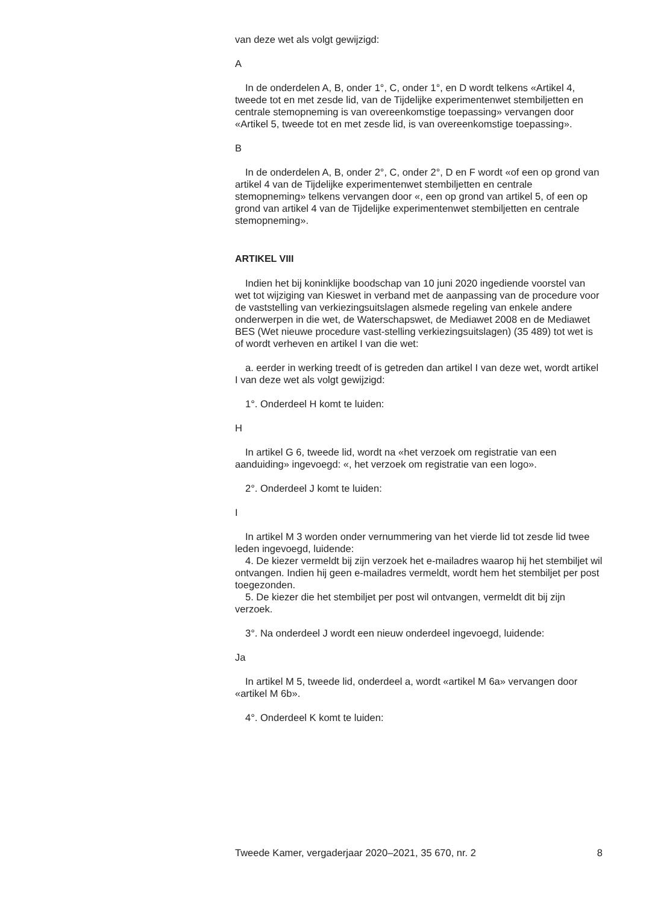van deze wet als volgt gewijzigd:
A
In de onderdelen A, B, onder 1°, C, onder 1°, en D wordt telkens «Artikel 4, tweede tot en met zesde lid, van de Tijdelijke experimentenwet stembiljetten en centrale stemopneming is van overeenkomstige toepassing» vervangen door «Artikel 5, tweede tot en met zesde lid, is van overeenkomstige toepassing».
B
In de onderdelen A, B, onder 2°, C, onder 2°, D en F wordt «of een op grond van artikel 4 van de Tijdelijke experimentenwet stembiljetten en centrale stemopneming» telkens vervangen door «, een op grond van artikel 5, of een op grond van artikel 4 van de Tijdelijke experimentenwet stembiljetten en centrale stemopneming».
ARTIKEL VIII
Indien het bij koninklijke boodschap van 10 juni 2020 ingediende voorstel van wet tot wijziging van Kieswet in verband met de aanpassing van de procedure voor de vaststelling van verkiezingsuitslagen alsmede regeling van enkele andere onderwerpen in die wet, de Waterschapswet, de Mediawet 2008 en de Mediawet BES (Wet nieuwe procedure vast-stelling verkiezingsuitslagen) (35 489) tot wet is of wordt verheven en artikel I van die wet:
a. eerder in werking treedt of is getreden dan artikel I van deze wet, wordt artikel I van deze wet als volgt gewijzigd:
1°. Onderdeel H komt te luiden:
H
In artikel G 6, tweede lid, wordt na «het verzoek om registratie van een aanduiding» ingevoegd: «, het verzoek om registratie van een logo».
2°. Onderdeel J komt te luiden:
I
In artikel M 3 worden onder vernummering van het vierde lid tot zesde lid twee leden ingevoegd, luidende:
4. De kiezer vermeldt bij zijn verzoek het e-mailadres waarop hij het stembiljet wil ontvangen. Indien hij geen e-mailadres vermeldt, wordt hem het stembiljet per post toegezonden.
5. De kiezer die het stembiljet per post wil ontvangen, vermeldt dit bij zijn verzoek.
3°. Na onderdeel J wordt een nieuw onderdeel ingevoegd, luidende:
Ja
In artikel M 5, tweede lid, onderdeel a, wordt «artikel M 6a» vervangen door «artikel M 6b».
4°. Onderdeel K komt te luiden:
Tweede Kamer, vergaderjaar 2020–2021, 35 670, nr. 2 8